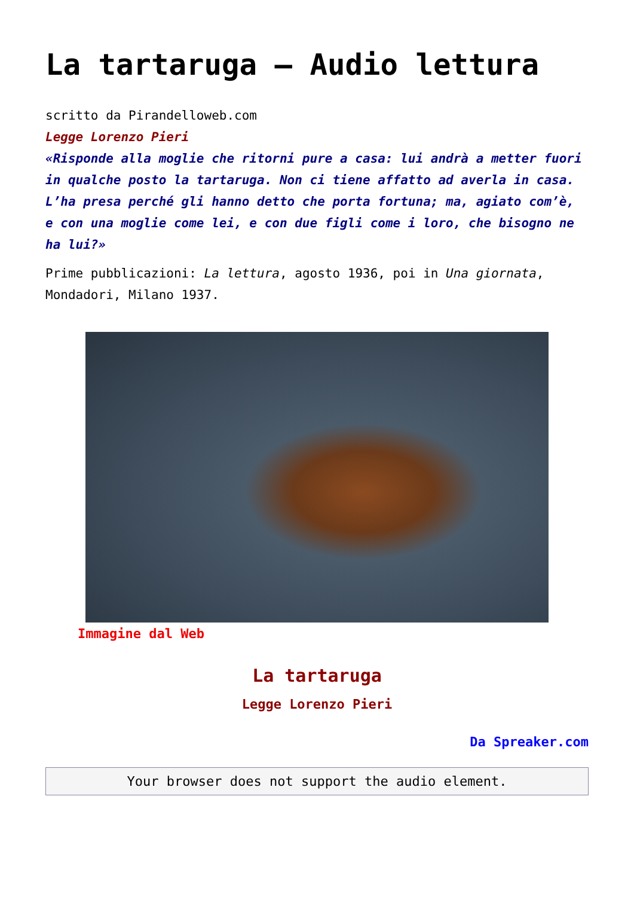La tartaruga – Audio lettura
scritto da Pirandelloweb.com
Legge Lorenzo Pieri
«Risponde alla moglie che ritorni pure a casa: lui andrà a metter fuori in qualche posto la tartaruga. Non ci tiene affatto ad averla in casa. L’ha presa perché gli hanno detto che porta fortuna; ma, agiato com’è, e con una moglie come lei, e con due figli come i loro, che bisogno ne ha lui?»
Prime pubblicazioni: La lettura, agosto 1936, poi in Una giornata, Mondadori, Milano 1937.
Immagine dal Web
La tartaruga
Legge Lorenzo Pieri
Da Spreaker.com
Your browser does not support the audio element.